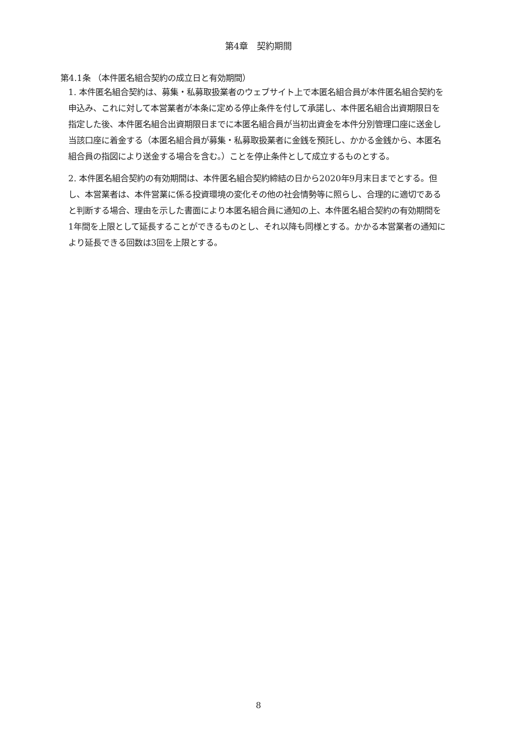第4章　契約期間
第4.1条 （本件匿名組合契約の成立日と有効期間）
1. 本件匿名組合契約は、募集・私募取扱業者のウェブサイト上で本匿名組合員が本件匿名組合契約を申込み、これに対して本営業者が本条に定める停止条件を付して承諾し、本件匿名組合出資期限日を指定した後、本件匿名組合出資期限日までに本匿名組合員が当初出資金を本件分別管理口座に送金し当該口座に着金する（本匿名組合員が募集・私募取扱業者に金銭を預託し、かかる金銭から、本匿名組合員の指図により送金する場合を含む。）ことを停止条件として成立するものとする。
2. 本件匿名組合契約の有効期間は、本件匿名組合契約締結の日から2020年9月末日までとする。但し、本営業者は、本件営業に係る投資環境の変化その他の社会情勢等に照らし、合理的に適切であると判断する場合、理由を示した書面により本匿名組合員に通知の上、本件匿名組合契約の有効期間を1年間を上限として延長することができるものとし、それ以降も同様とする。かかる本営業者の通知により延長できる回数は3回を上限とする。
8